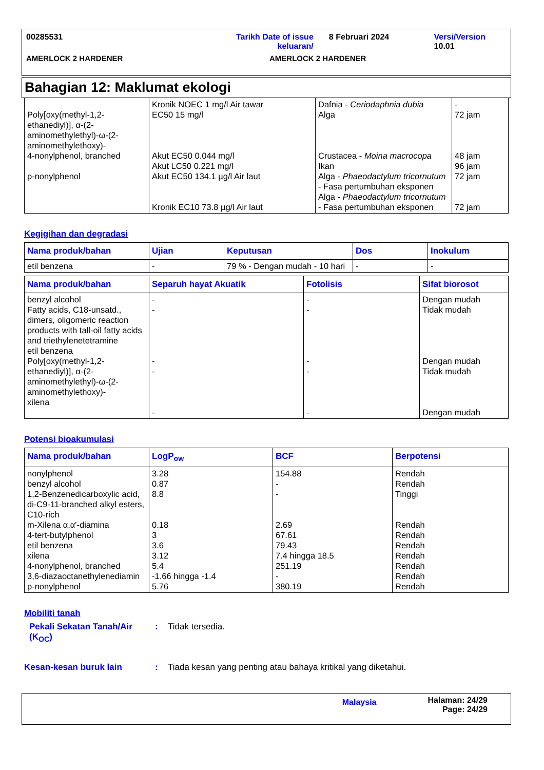00285531 Tarikh Date of issue keluaran/
8 Februari 2024 Versi/Version 10.01
AMERLOCK 2 HARDENER AMERLOCK 2 HARDENER
Bahagian 12: Maklumat ekologi
| Poly[oxy(methyl-1,2-ethanediyl)], α-(2-aminomethylethyl)-ω-(2-aminomethylethoxy)- 4-nonylphenol, branched p-nonylphenol | Kronik NOEC 1 mg/l Air tawar EC50 15 mg/l Akut EC50 0.044 mg/l Akut LC50 0.221 mg/l Akut EC50 134.1 µg/l Air laut Kronik EC10 73.8 µg/l Air laut | Dafnia - Ceriodaphnia dubia Alga Crustacea - Moina macrocopa Ikan Alga - Phaeodactylum tricornutum - Fasa pertumbuhan eksponen Alga - Phaeodactylum tricornutum - Fasa pertumbuhan eksponen | - 72 jam 48 jam 96 jam 72 jam 72 jam |
Kegigihan dan degradasi
| Nama produk/bahan | Ujian | Keputusan | Dos | Inokulum |
| --- | --- | --- | --- | --- |
| etil benzena | - | 79 % - Dengan mudah - 10 hari | - | - |
| Nama produk/bahan | Separuh hayat Akuatik | Fotolisis | Sifat biorosot |
| --- | --- | --- | --- |
| benzyl alcohol Fatty acids, C18-unsatd., dimers, oligomeric reaction products with tall-oil fatty acids and triethylenetetramine etil benzena Poly[oxy(methyl-1,2-ethanediyl)], α-(2-aminomethylethyl)-ω-(2-aminomethylethoxy)- xilena | - - - - - | - - - - - | Dengan mudah Tidak mudah Dengan mudah Tidak mudah Dengan mudah |
Potensi bioakumulasi
| Nama produk/bahan | LogP<sub>ow</sub> | BCF | Berpotensi |
| --- | --- | --- | --- |
| nonylphenol benzyl alcohol 1,2-Benzenedicarboxylic acid, di-C9-11-branched alkyl esters, C10-rich m-Xilena α,α'-diamina 4-tert-butylphenol etil benzena xilena 4-nonylphenol, branched 3,6-diazaoctanethylenediamin p-nonylphenol | 3.28 0.87 8.8 0.18 3 3.6 3.12 5.4 -1.66 hingga -1.4 5.76 | 154.88 - - 2.69 67.61 79.43 7.4 hingga 18.5 251.19 - 380.19 | Rendah Rendah Tinggi Rendah Rendah Rendah Rendah Rendah Rendah Rendah |
Mobiliti tanah
Pekali Sekatan Tanah/Air (K<sub>OC</sub>)
: Tidak tersedia.
Kesan-kesan buruk lain : Tiada kesan yang penting atau bahaya kritikal yang diketahui.
Malaysia
Halaman: 24/29
Page: 24/29